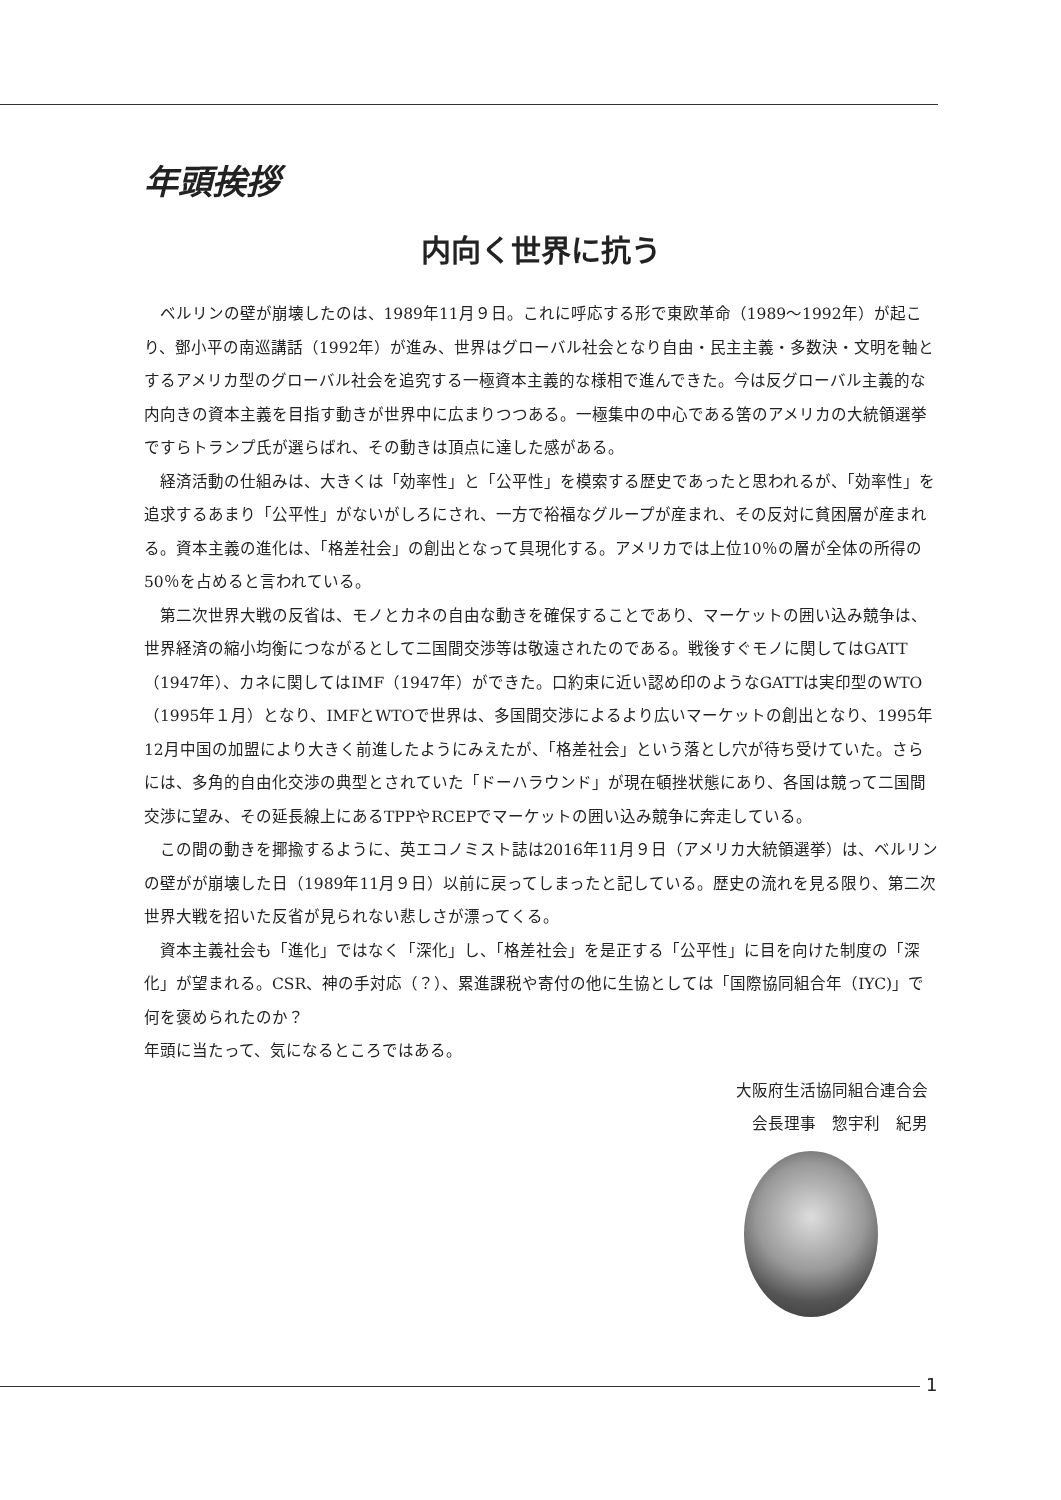年頭挨拶
内向く世界に抗う
ベルリンの壁が崩壊したのは、1989年11月９日。これに呼応する形で東欧革命（1989～1992年）が起こり、鄧小平の南巡講話（1992年）が進み、世界はグローバル社会となり自由・民主主義・多数決・文明を軸とするアメリカ型のグローバル社会を追究する一極資本主義的な様相で進んできた。今は反グローバル主義的な内向きの資本主義を目指す動きが世界中に広まりつつある。一極集中の中心である筈のアメリカの大統領選挙ですらトランプ氏が選らばれ、その動きは頂点に達した感がある。
経済活動の仕組みは、大きくは「効率性」と「公平性」を模索する歴史であったと思われるが、「効率性」を追求するあまり「公平性」がないがしろにされ、一方で裕福なグループが産まれ、その反対に貧困層が産まれる。資本主義の進化は、「格差社会」の創出となって具現化する。アメリカでは上位10％の層が全体の所得の50％を占めると言われている。
第二次世界大戦の反省は、モノとカネの自由な動きを確保することであり、マーケットの囲い込み競争は、世界経済の縮小均衡につながるとして二国間交渉等は敬遠されたのである。戦後すぐモノに関してはGATT（1947年）、カネに関してはIMF（1947年）ができた。口約束に近い認め印のようなGATTは実印型のWTO（1995年１月）となり、IMFとWTOで世界は、多国間交渉によるより広いマーケットの創出となり、1995年12月中国の加盟により大きく前進したようにみえたが、「格差社会」という落とし穴が待ち受けていた。さらには、多角的自由化交渉の典型とされていた「ドーハラウンド」が現在頓挫状態にあり、各国は競って二国間交渉に望み、その延長線上にあるTPPやRCEPでマーケットの囲い込み競争に奔走している。
この間の動きを揶揄するように、英エコノミスト誌は2016年11月９日（アメリカ大統領選挙）は、ベルリンの壁がが崩壊した日（1989年11月９日）以前に戻ってしまったと記している。歴史の流れを見る限り、第二次世界大戦を招いた反省が見られない悲しさが漂ってくる。
資本主義社会も「進化」ではなく「深化」し、「格差社会」を是正する「公平性」に目を向けた制度の「深化」が望まれる。CSR、神の手対応（？）、累進課税や寄付の他に生協としては「国際協同組合年（IYC)」で何を褒められたのか？
年頭に当たって、気になるところではある。
大阪府生活協同組合連合会
会長理事　惣宇利　紀男
1